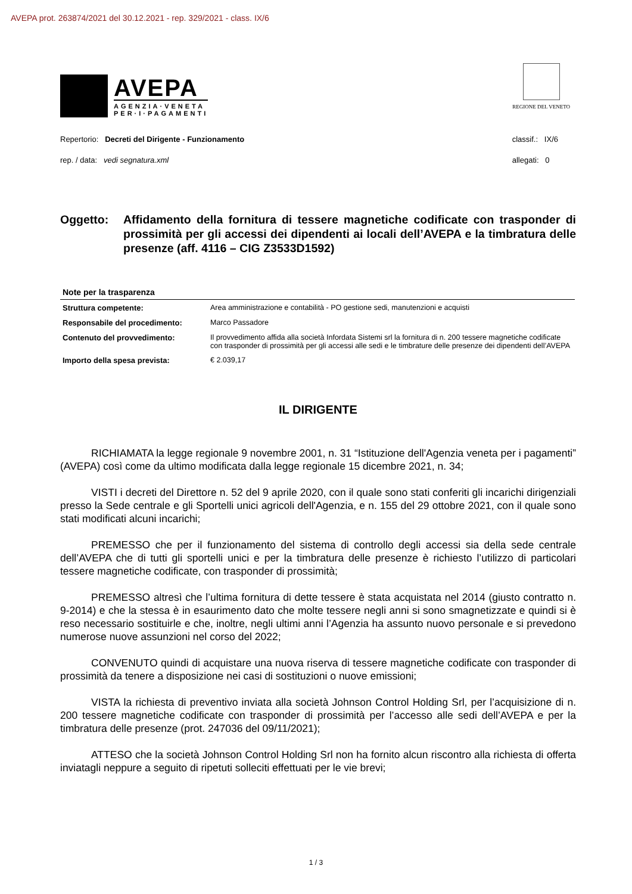AVEPA prot. 263874/2021 del 30.12.2021 - rep. 329/2021 - class. IX/6
AVEPA
AGENZIA·VENETA
PER·I·PAGAMENTI
REGIONE DEL VENETO
Repertorio: Decreti del Dirigente - Funzionamento
rep. / data: vedi segnatura.xml
classif.: IX/6
allegati: 0
Oggetto: Affidamento della fornitura di tessere magnetiche codificate con trasponder di prossimità per gli accessi dei dipendenti ai locali dell’AVEPA e la timbratura delle presenze (aff. 4116 – CIG Z3533D1592)
| Note per la trasparenza | |
| --- | --- |
| Struttura competente: | Area amministrazione e contabilità - PO gestione sedi, manutenzioni e acquisti |
| Responsabile del procedimento: | Marco Passadore |
| Contenuto del provvedimento: | Il provvedimento affida alla società Infordata Sistemi srl la fornitura di n. 200 tessere magnetiche codificate con trasponder di prossimità per gli accessi alle sedi e le timbrature delle presenze dei dipendenti dell’AVEPA |
| Importo della spesa prevista: | € 2.039,17 |
IL DIRIGENTE
RICHIAMATA la legge regionale 9 novembre 2001, n. 31 “Istituzione dell'Agenzia veneta per i pagamenti” (AVEPA) così come da ultimo modificata dalla legge regionale 15 dicembre 2021, n. 34;
VISTI i decreti del Direttore n. 52 del 9 aprile 2020, con il quale sono stati conferiti gli incarichi dirigenziali presso la Sede centrale e gli Sportelli unici agricoli dell'Agenzia, e n. 155 del 29 ottobre 2021, con il quale sono stati modificati alcuni incarichi;
PREMESSO che per il funzionamento del sistema di controllo degli accessi sia della sede centrale dell’AVEPA che di tutti gli sportelli unici e per la timbratura delle presenze è richiesto l’utilizzo di particolari tessere magnetiche codificate, con trasponder di prossimità;
PREMESSO altresì che l’ultima fornitura di dette tessere è stata acquistata nel 2014 (giusto contratto n. 9-2014) e che la stessa è in esaurimento dato che molte tessere negli anni si sono smagnetizzate e quindi si è reso necessario sostituirle e che, inoltre, negli ultimi anni l’Agenzia ha assunto nuovo personale e si prevedono numerose nuove assunzioni nel corso del 2022;
CONVENUTO quindi di acquistare una nuova riserva di tessere magnetiche codificate con trasponder di prossimità da tenere a disposizione nei casi di sostituzioni o nuove emissioni;
VISTA la richiesta di preventivo inviata alla società Johnson Control Holding Srl, per l’acquisizione di n. 200 tessere magnetiche codificate con trasponder di prossimità per l’accesso alle sedi dell’AVEPA e per la timbratura delle presenze (prot. 247036 del 09/11/2021);
ATTESO che la società Johnson Control Holding Srl non ha fornito alcun riscontro alla richiesta di offerta inviatagli neppure a seguito di ripetuti solleciti effettuati per le vie brevi;
1 / 3